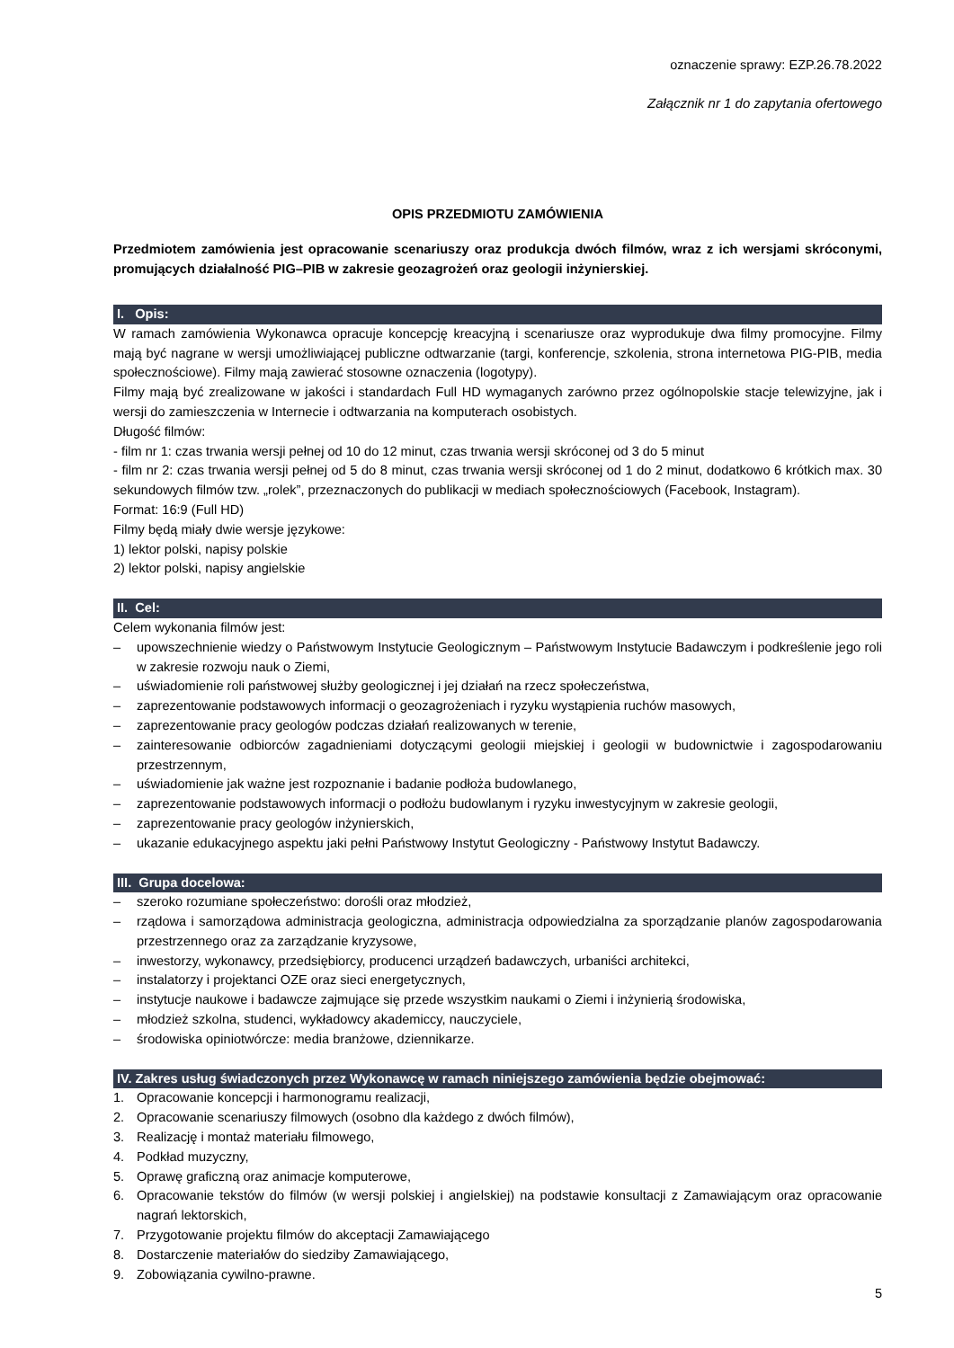oznaczenie sprawy: EZP.26.78.2022
Załącznik nr 1 do zapytania ofertowego
OPIS PRZEDMIOTU ZAMÓWIENIA
Przedmiotem zamówienia jest opracowanie scenariuszy oraz produkcja dwóch filmów, wraz z ich wersjami skróconymi, promujących działalność PIG–PIB w zakresie geozagrożeń oraz geologii inżynierskiej.
I. Opis:
W ramach zamówienia Wykonawca opracuje koncepcję kreacyjną i scenariusze oraz wyprodukuje dwa filmy promocyjne. Filmy mają być nagrane w wersji umożliwiającej publiczne odtwarzanie (targi, konferencje, szkolenia, strona internetowa PIG-PIB, media społecznościowe). Filmy mają zawierać stosowne oznaczenia (logotypy).
Filmy mają być zrealizowane w jakości i standardach Full HD wymaganych zarówno przez ogólnopolskie stacje telewizyjne, jak i wersji do zamieszczenia w Internecie i odtwarzania na komputerach osobistych.
Długość filmów:
- film nr 1: czas trwania wersji pełnej od 10 do 12 minut, czas trwania wersji skróconej od 3 do 5 minut
- film nr 2: czas trwania wersji pełnej od 5 do 8 minut, czas trwania wersji skróconej od 1 do 2 minut, dodatkowo 6 krótkich max. 30 sekundowych filmów tzw. „rolek”, przeznaczonych do publikacji w mediach społecznościowych (Facebook, Instagram).
Format: 16:9 (Full HD)
Filmy będą miały dwie wersje językowe:
1) lektor polski, napisy polskie
2) lektor polski, napisy angielskie
II. Cel:
Celem wykonania filmów jest:
– upowszechnienie wiedzy o Państwowym Instytucie Geologicznym – Państwowym Instytucie Badawczym i podkreślenie jego roli w zakresie rozwoju nauk o Ziemi,
– uświadomienie roli państwowej służby geologicznej i jej działań na rzecz społeczeństwa,
– zaprezentowanie podstawowych informacji o geozagrożeniach i ryzyku wystąpienia ruchów masowych,
– zaprezentowanie pracy geologów podczas działań realizowanych w terenie,
– zainteresowanie odbiorców zagadnieniami dotyczącymi geologii miejskiej i geologii w budownictwie i zagospodarowaniu przestrzennym,
– uświadomienie jak ważne jest rozpoznanie i badanie podłoża budowlanego,
– zaprezentowanie podstawowych informacji o podłożu budowlanym i ryzyku inwestycyjnym w zakresie geologii,
– zaprezentowanie pracy geologów inżynierskich,
– ukazanie edukacyjnego aspektu jaki pełni Państwowy Instytut Geologiczny - Państwowy Instytut Badawczy.
III. Grupa docelowa:
– szeroko rozumiane społeczeństwo: dorośli oraz młodzież,
– rządowa i samorządowa administracja geologiczna, administracja odpowiedzialna za sporządzanie planów zagospodarowania przestrzennego oraz za zarządzanie kryzysowe,
– inwestorzy, wykonawcy, przedsiębiorcy, producenci urządzeń badawczych, urbaniści architekci,
– instalatorzy i projektanci OZE oraz sieci energetycznych,
– instytucje naukowe i badawcze zajmujące się przede wszystkim naukami o Ziemi i inżynierią środowiska,
– młodzież szkolna, studenci, wykładowcy akademiccy, nauczyciele,
– środowiska opiniotwórcze: media branżowe, dziennikarze.
IV. Zakres usług świadczonych przez Wykonawcę w ramach niniejszego zamówienia będzie obejmować:
1. Opracowanie koncepcji i harmonogramu realizacji,
2. Opracowanie scenariuszy filmowych (osobno dla każdego z dwóch filmów),
3. Realizację i montaż materiału filmowego,
4. Podkład muzyczny,
5. Oprawę graficzną oraz animacje komputerowe,
6. Opracowanie tekstów do filmów (w wersji polskiej i angielskiej) na podstawie konsultacji z Zamawiającym oraz opracowanie nagrań lektorskich,
7. Przygotowanie projektu filmów do akceptacji Zamawiającego
8. Dostarczenie materiałów do siedziby Zamawiającego,
9. Zobowiązania cywilno-prawne.
5